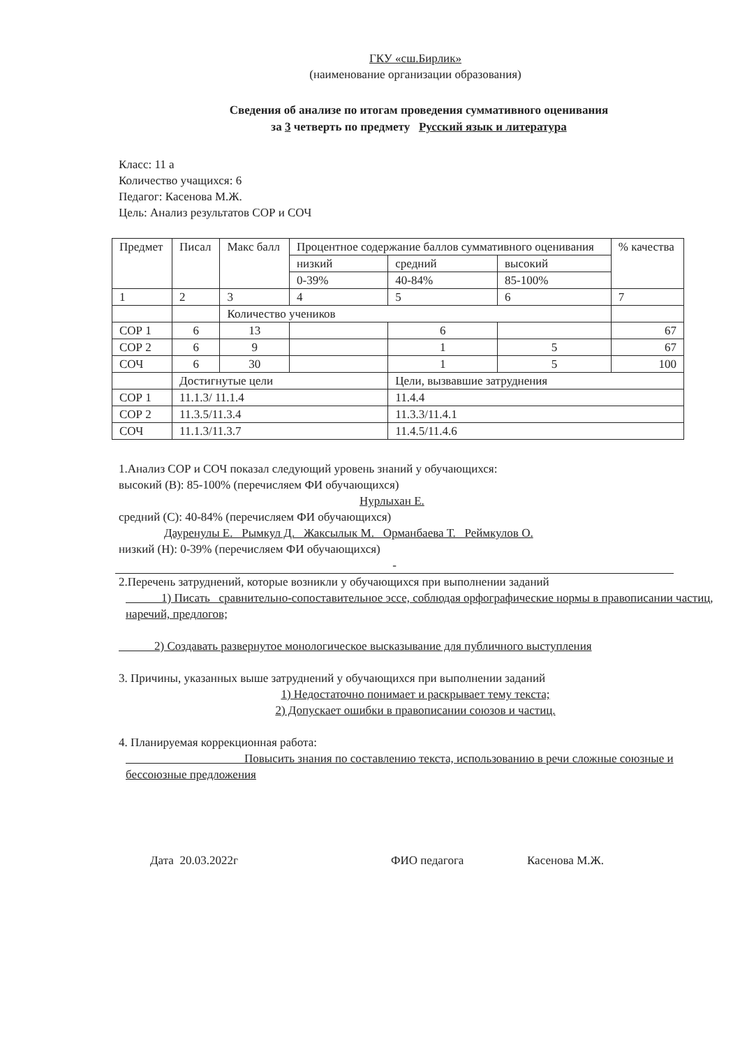ГКУ «сш.Бирлик»
(наименование организации образования)
Сведения об анализе по итогам проведения суммативного оценивания
за 3 четверть по предмету Русский язык и литература
Класс: 11 а
Количество учащихся: 6
Педагог: Касенова М.Ж.
Цель: Анализ результатов СОР и СОЧ
| Предмет | Писал | Макс балл | Процентное содержание баллов суммативного оценивания | | | % качества |
| --- | --- | --- | --- | --- | --- | --- |
| | | | низкий | средний | высокий | |
| | | | 0-39% | 40-84% | 85-100% | |
| 1 | 2 | 3 | 4 | 5 | 6 | 7 |
| | | Количество учеников | | | | |
| СОР 1 | 6 | 13 | | 6 | | 67 |
| СОР 2 | 6 | 9 | | 1 | 5 | 67 |
| СОЧ | 6 | 30 | | 1 | 5 | 100 |
| | Достигнутые цели | | | Цели, вызвавшие затруднения | | |
| СОР 1 | 11.1.3/ 11.1.4 | | | 11.4.4 | | |
| СОР 2 | 11.3.5/11.3.4 | | | 11.3.3/11.4.1 | | |
| СОЧ | 11.1.3/11.3.7 | | | 11.4.5/11.4.6 | | |
1.Анализ СОР и СОЧ показал следующий уровень знаний у обучающихся:
высокий (В): 85-100% (перечисляем ФИ обучающихся)
Нурлыхан Е.
средний (С): 40-84% (перечисляем ФИ обучающихся)
Дауренулы Е. Рымкул Д. Жаксылык М. Орманбаева Т. Реймкулов О.
низкий (Н): 0-39% (перечисляем ФИ обучающихся)
-
2.Перечень затруднений, которые возникли у обучающихся при выполнении заданий
1) Писать сравнительно-сопоставительное эссе, соблюдая орфографические нормы в правописании частиц, наречий, предлогов;
2) Создавать развернутое монологическое высказывание для публичного выступления
3. Причины, указанных выше затруднений у обучающихся при выполнении заданий
1) Недостаточно понимает и раскрывает тему текста;
2) Допускает ошибки в правописании союзов и частиц.
4. Планируемая коррекционная работа:
Повысить знания по составлению текста, использованию в речи сложные союзные и бессоюзные предложения
Дата 20.03.2022г ФИО педагога Касенова М.Ж.